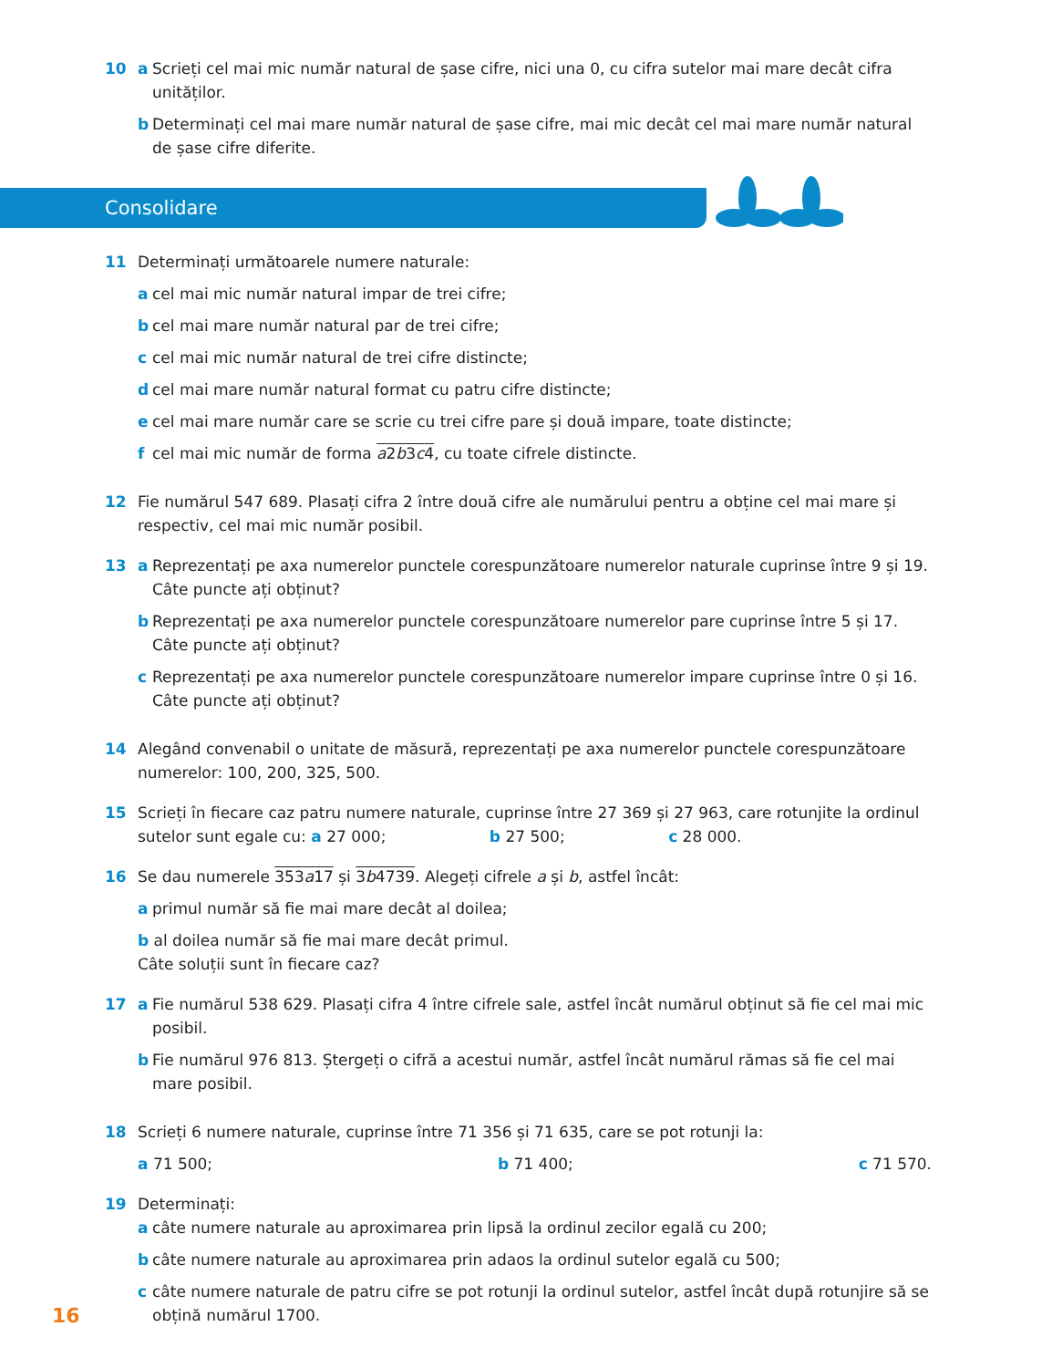10 a Scrieți cel mai mic număr natural de șase cifre, nici una 0, cu cifra sutelor mai mare decât cifra unităților.
b Determinați cel mai mare număr natural de șase cifre, mai mic decât cel mai mare număr natural de șase cifre diferite.
Consolidare
11 Determinați următoarele numere naturale:
a cel mai mic număr natural impar de trei cifre;
b cel mai mare număr natural par de trei cifre;
c cel mai mic număr natural de trei cifre distincte;
d cel mai mare număr natural format cu patru cifre distincte;
e cel mai mare număr care se scrie cu trei cifre pare și două impare, toate distincte;
f cel mai mic număr de forma a2b3c4, cu toate cifrele distincte.
12 Fie numărul 547 689. Plasați cifra 2 între două cifre ale numărului pentru a obține cel mai mare și respectiv, cel mai mic număr posibil.
13 a Reprezentați pe axa numerelor punctele corespunzătoare numerelor naturale cuprinse între 9 și 19. Câte puncte ați obținut?
b Reprezentați pe axa numerelor punctele corespunzătoare numerelor pare cuprinse între 5 și 17. Câte puncte ați obținut?
c Reprezentați pe axa numerelor punctele corespunzătoare numerelor impare cuprinse între 0 și 16. Câte puncte ați obținut?
14 Alegând convenabil o unitate de măsură, reprezentați pe axa numerelor punctele corespunzătoare numerelor: 100, 200, 325, 500.
15 Scrieți în fiecare caz patru numere naturale, cuprinse între 27 369 și 27 963, care rotunjite la ordinul sutelor sunt egale cu: a 27 000; b 27 500; c 28 000.
16 Se dau numerele 353a17 și 3b4739. Alegeți cifrele a și b, astfel încât:
a primul număr să fie mai mare decât al doilea;
b al doilea număr să fie mai mare decât primul.
Câte soluții sunt în fiecare caz?
17 a Fie numărul 538 629. Plasați cifra 4 între cifrele sale, astfel încât numărul obținut să fie cel mai mic posibil.
b Fie numărul 976 813. Ștergeți o cifră a acestui număr, astfel încât numărul rămas să fie cel mai mare posibil.
18 Scrieți 6 numere naturale, cuprinse între 71 356 și 71 635, care se pot rotunji la:
a 71 500; b 71 400; c 71 570.
19 Determinați:
a câte numere naturale au aproximarea prin lipsă la ordinul zecilor egală cu 200;
b câte numere naturale au aproximarea prin adaos la ordinul sutelor egală cu 500;
c câte numere naturale de patru cifre se pot rotunji la ordinul sutelor, astfel încât după rotunjire să se obțină numărul 1700.
16